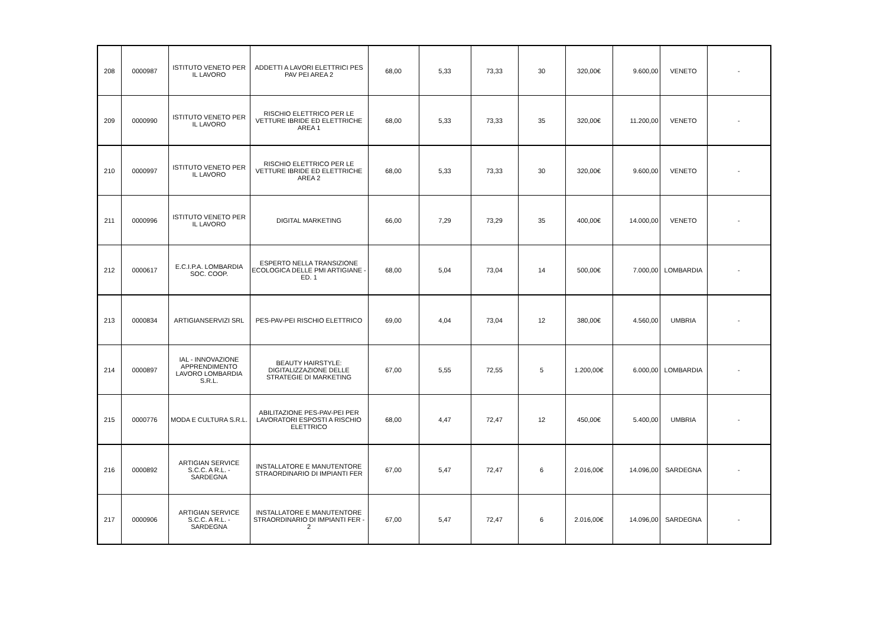| 208 | 0000987 | ISTITUTO VENETO PER IL LAVORO | ADDETTI A LAVORI ELETTRICI PES PAV PEI AREA 2 | 68,00 | 5,33 | 73,33 | 30 | 320,00€ | 9.600,00 | VENETO | - |
| 209 | 0000990 | ISTITUTO VENETO PER IL LAVORO | RISCHIO ELETTRICO PER LE VETTURE IBRIDE ED ELETTRICHE AREA 1 | 68,00 | 5,33 | 73,33 | 35 | 320,00€ | 11.200,00 | VENETO | - |
| 210 | 0000997 | ISTITUTO VENETO PER IL LAVORO | RISCHIO ELETTRICO PER LE VETTURE IBRIDE ED ELETTRICHE AREA 2 | 68,00 | 5,33 | 73,33 | 30 | 320,00€ | 9.600,00 | VENETO | - |
| 211 | 0000996 | ISTITUTO VENETO PER IL LAVORO | DIGITAL MARKETING | 66,00 | 7,29 | 73,29 | 35 | 400,00€ | 14.000,00 | VENETO | - |
| 212 | 0000617 | E.C.I.P.A. LOMBARDIA SOC. COOP. | ESPERTO NELLA TRANSIZIONE ECOLOGICA DELLE PMI ARTIGIANE - ED. 1 | 68,00 | 5,04 | 73,04 | 14 | 500,00€ | 7.000,00 | LOMBARDIA | - |
| 213 | 0000834 | ARTIGIANSERVIZI SRL | PES-PAV-PEI RISCHIO ELETTRICO | 69,00 | 4,04 | 73,04 | 12 | 380,00€ | 4.560,00 | UMBRIA | - |
| 214 | 0000897 | IAL - INNOVAZIONE APPRENDIMENTO LAVORO LOMBARDIA S.R.L. | BEAUTY HAIRSTYLE: DIGITALIZZAZIONE DELLE STRATEGIE DI MARKETING | 67,00 | 5,55 | 72,55 | 5 | 1.200,00€ | 6.000,00 | LOMBARDIA | - |
| 215 | 0000776 | MODA E CULTURA S.R.L. | ABILITAZIONE PES-PAV-PEI PER LAVORATORI ESPOSTI A RISCHIO ELETTRICO | 68,00 | 4,47 | 72,47 | 12 | 450,00€ | 5.400,00 | UMBRIA | - |
| 216 | 0000892 | ARTIGIAN SERVICE S.C.C. A R.L. - SARDEGNA | INSTALLATORE E MANUTENTORE STRAORDINARIO DI IMPIANTI FER | 67,00 | 5,47 | 72,47 | 6 | 2.016,00€ | 14.096,00 | SARDEGNA | - |
| 217 | 0000906 | ARTIGIAN SERVICE S.C.C. A R.L. - SARDEGNA | INSTALLATORE E MANUTENTORE STRAORDINARIO DI IMPIANTI FER - 2 | 67,00 | 5,47 | 72,47 | 6 | 2.016,00€ | 14.096,00 | SARDEGNA | - |